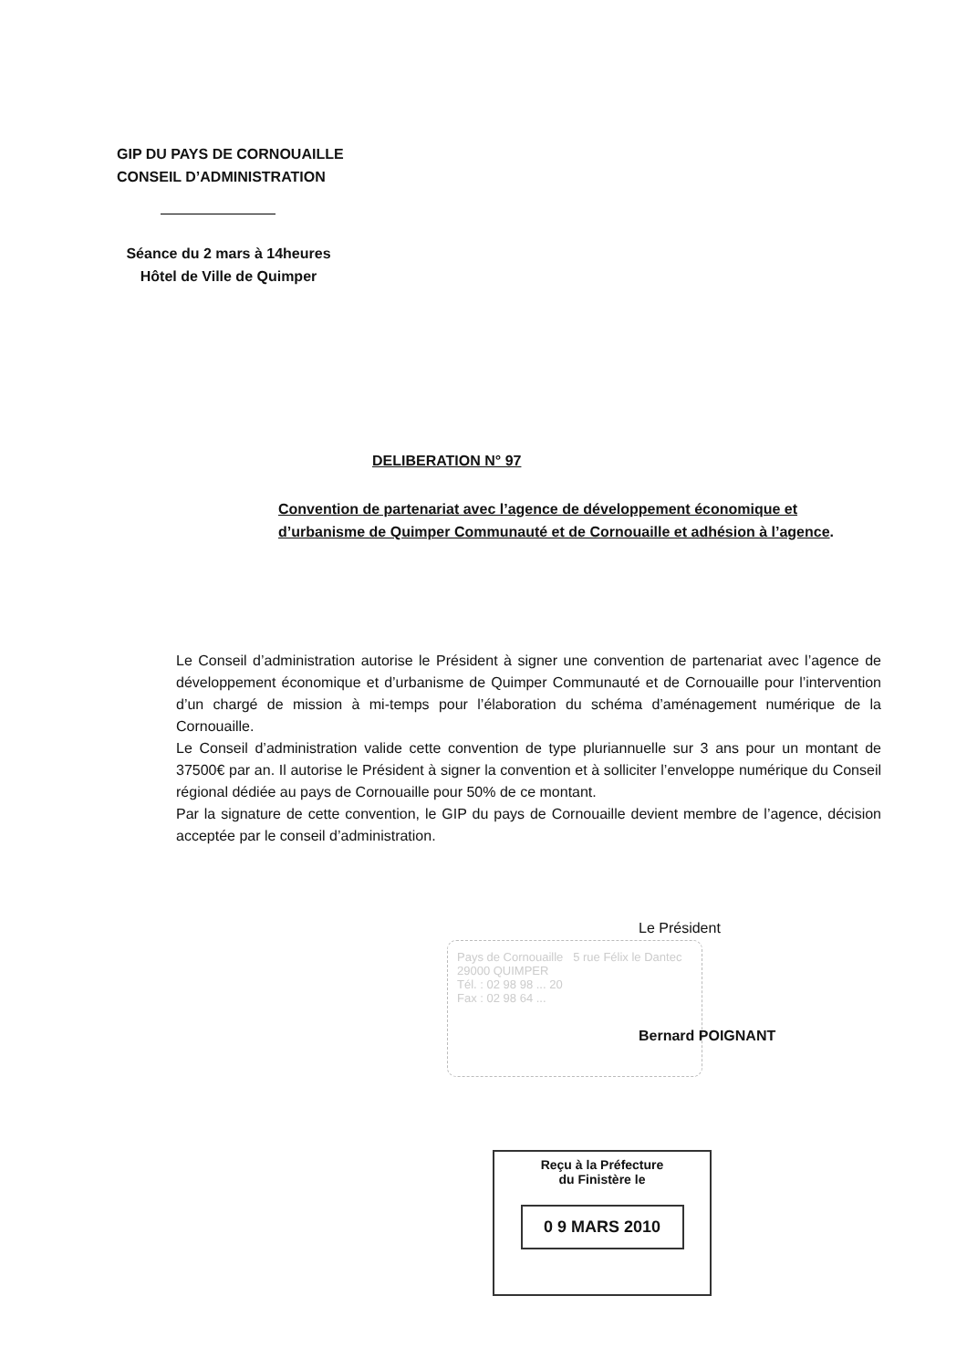GIP DU PAYS DE CORNOUAILLE
CONSEIL D’ADMINISTRATION
Séance du 2 mars à 14heures
Hôtel de Ville de Quimper
DELIBERATION N° 97
Convention de partenariat avec l’agence de développement économique et d’urbanisme de Quimper Communauté et de Cornouaille et adhésion à l’agence.
Le Conseil d’administration autorise le Président à signer une convention de partenariat avec l’agence de développement économique et d’urbanisme de Quimper Communauté et de Cornouaille pour l’intervention d’un chargé de mission à mi-temps pour l’élaboration du schéma d’aménagement numérique de la Cornouaille.
Le Conseil d’administration valide cette convention de type pluriannuelle sur 3 ans pour un montant de 37500€ par an. Il autorise le Président à signer la convention et à solliciter l’enveloppe numérique du Conseil régional dédiée au pays de Cornouaille pour 50% de ce montant.
Par la signature de cette convention, le GIP du pays de Cornouaille devient membre de l’agence, décision acceptée par le conseil d’administration.
Le Président
Pays de Cornouaille 5 rue Félix le Dantec 29000 QUIMPER
Tél. : 02 98 98 ... 20
Fax : 02 98 64 ...
Bernard POIGNANT
Reçu à la Préfecture
du Finistère le
0 9 MARS 2010